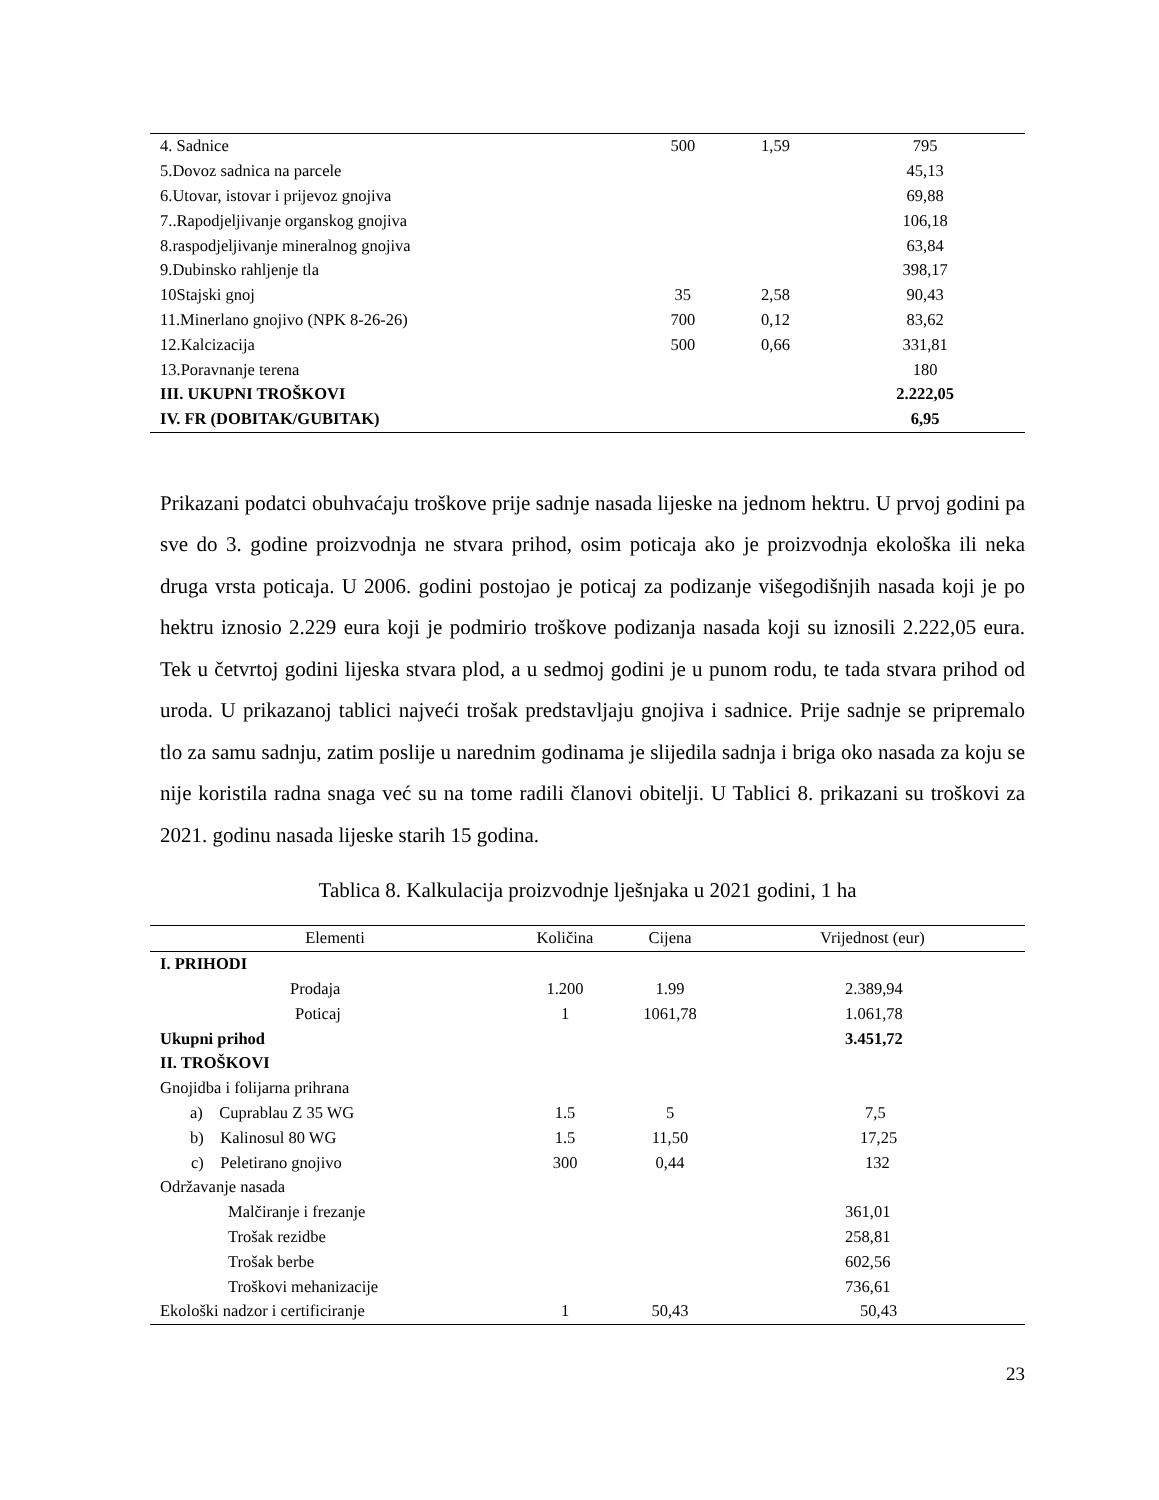| 4. Sadnice | 500 | 1,59 | 795 |
| 5.Dovoz sadnica na parcele | | | 45,13 |
| 6.Utovar, istovar i prijevoz gnojiva | | | 69,88 |
| 7..Rapodjeljivanje organskog gnojiva | | | 106,18 |
| 8.raspodjeljivanje mineralnog gnojiva | | | 63,84 |
| 9.Dubinsko rahljenje tla | | | 398,17 |
| 10Stajski gnoj | 35 | 2,58 | 90,43 |
| 11.Minerlano gnojivo (NPK 8-26-26) | 700 | 0,12 | 83,62 |
| 12.Kalcizacija | 500 | 0,66 | 331,81 |
| 13.Poravnanje terena | | | 180 |
| III. UKUPNI TROŠKOVI | | | 2.222,05 |
| IV. FR (DOBITAK/GUBITAK) | | | 6,95 |
Prikazani podatci obuhvaćaju troškove prije sadnje nasada lijeske na jednom hektru. U prvoj godini pa sve do 3. godine proizvodnja ne stvara prihod, osim poticaja ako je proizvodnja ekološka ili neka druga vrsta poticaja. U 2006. godini postojao je poticaj za podizanje višegodišnjih nasada koji je po hektru iznosio 2.229 eura koji je podmirio troškove podizanja nasada koji su iznosili 2.222,05 eura. Tek u četvrtoj godini lijeska stvara plod, a u sedmoj godini je u punom rodu, te tada stvara prihod od uroda. U prikazanoj tablici najveći trošak predstavljaju gnojiva i sadnice. Prije sadnje se pripremalo tlo za samu sadnju, zatim poslije u narednim godinama je slijedila sadnja i briga oko nasada za koju se nije koristila radna snaga već su na tome radili članovi obitelji. U Tablici 8. prikazani su troškovi za 2021. godinu nasada lijeske starih 15 godina.
Tablica 8. Kalkulacija proizvodnje lješnjaka u 2021 godini, 1 ha
| Elementi | Količina | Cijena | Vrijednost (eur) |
| --- | --- | --- | --- |
| I. PRIHODI | | | |
| Prodaja | 1.200 | 1.99 | 2.389,94 |
| Poticaj | 1 | 1061,78 | 1.061,78 |
| Ukupni prihod | | | 3.451,72 |
| II. TROŠKOVI | | | |
| Gnojidba i folijarna prihrana | | | |
| a) Cuprablau Z 35 WG | 1.5 | 5 | 7,5 |
| b) Kalinosul 80 WG | 1.5 | 11,50 | 17,25 |
| c) Peletirano gnojivo | 300 | 0,44 | 132 |
| Održavanje nasada | | | |
| Malčiranje i frezanje | | | 361,01 |
| Trošak rezidbe | | | 258,81 |
| Trošak berbe | | | 602,56 |
| Troškovi mehanizacije | | | 736,61 |
| Ekološki nadzor i certificiranje | 1 | 50,43 | 50,43 |
23